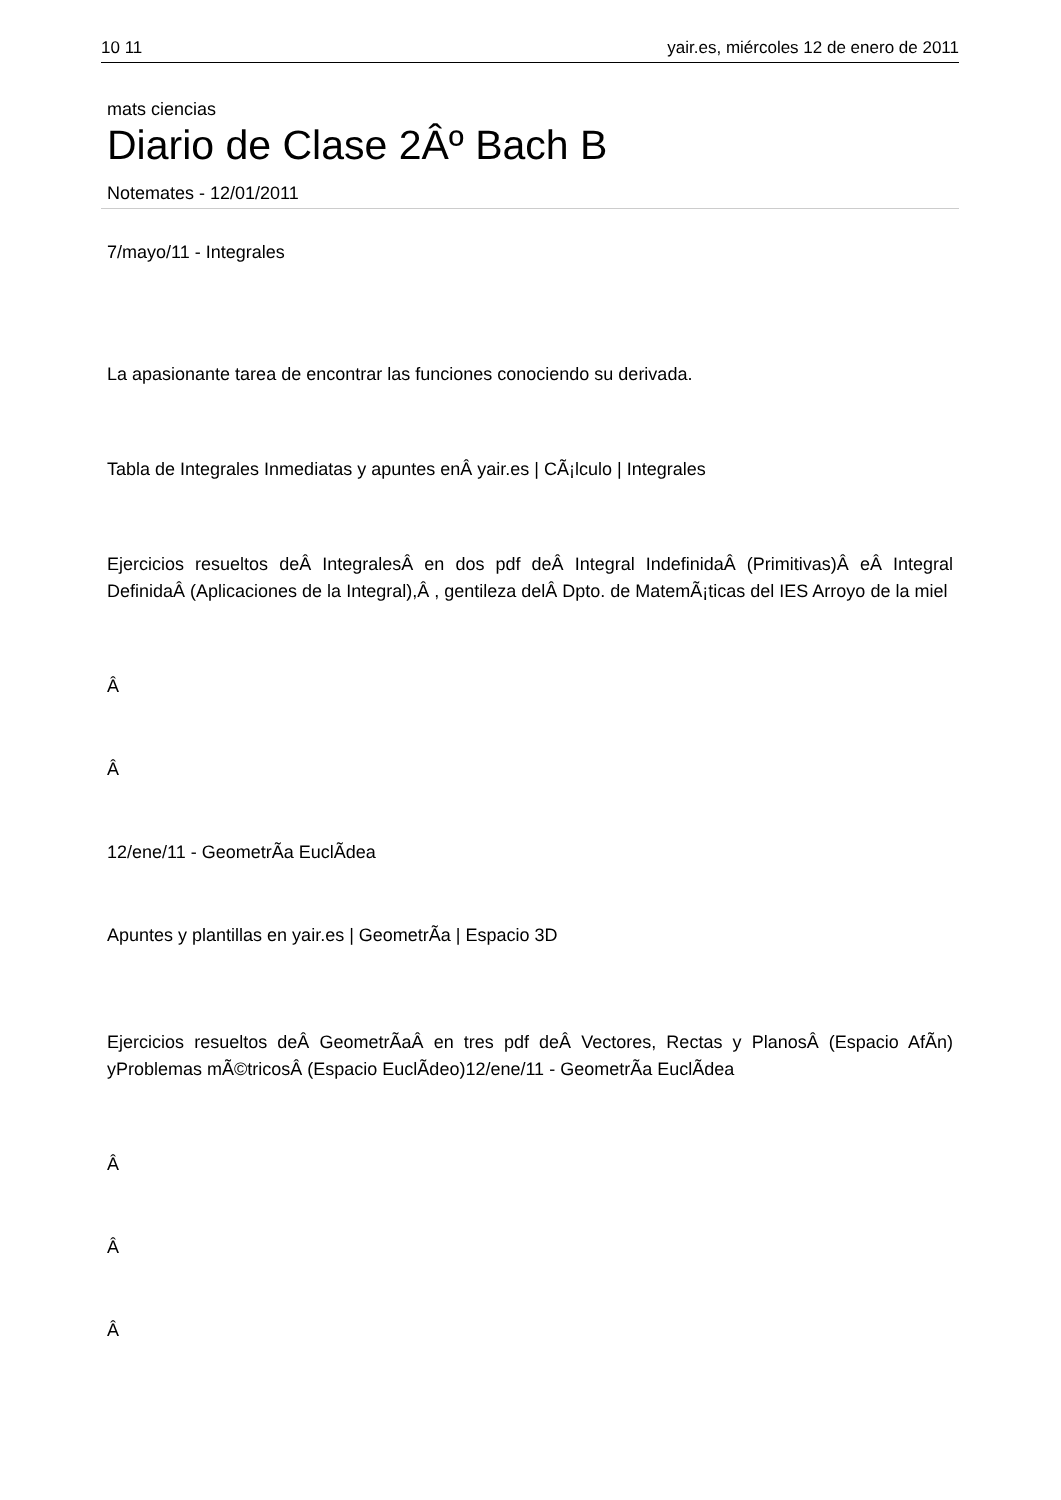10 11 yair.es, miércoles 12 de enero de 2011
mats ciencias
Diario de Clase 2Âº Bach B
Notemates - 12/01/2011
7/mayo/11 - Integrales
La apasionante tarea de encontrar las funciones conociendo su derivada.
Tabla de Integrales Inmediatas y apuntes enÂ yair.es | CÃ¡lculo | Integrales
Ejercicios resueltos deÂ IntegralesÂ en dos pdf deÂ Integral IndefinidaÂ (Primitivas)Â eÂ Integral DefinidaÂ (Aplicaciones de la Integral),Â , gentileza delÂ Dpto. de MatemÃ¡ticas del IES Arroyo de la miel
Â
Â
12/ene/11 - GeometrÃ­a EuclÃ­dea
Apuntes y plantillas en yair.es | GeometrÃ­a | Espacio 3D
Ejercicios resueltos deÂ GeometrÃ­aÂ en tres pdf deÂ Vectores, Rectas y PlanosÂ (Espacio AfÃ­n) yProblemas mÃ©tricosÂ (Espacio EuclÃ­deo)12/ene/11 - GeometrÃ­a EuclÃ­dea
Â
Â
Â